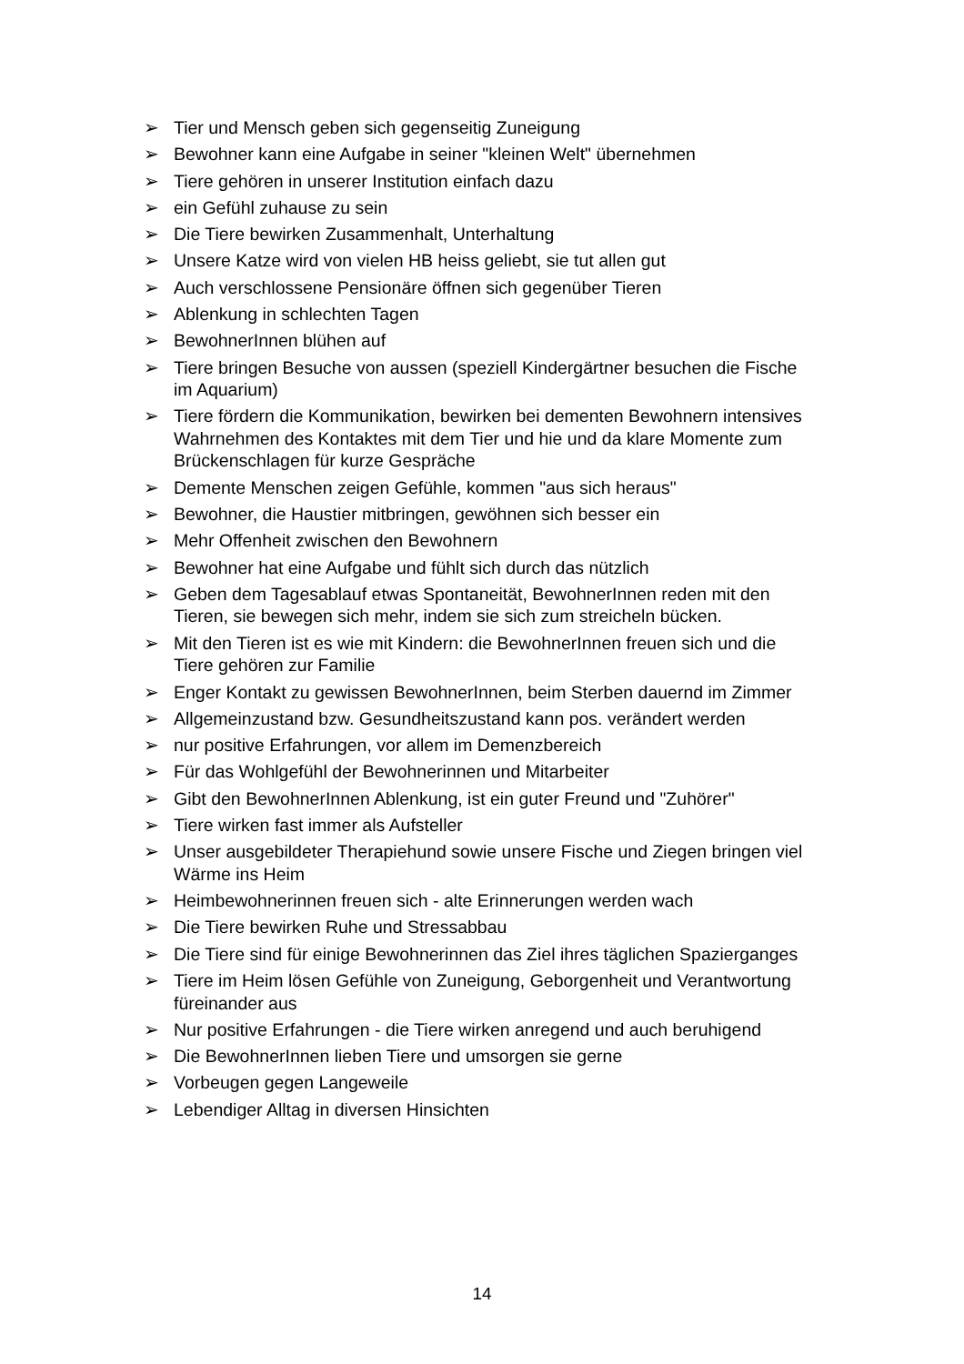➢ Tier und Mensch geben sich gegenseitig Zuneigung
➢ Bewohner kann eine Aufgabe in seiner "kleinen Welt" übernehmen
➢ Tiere gehören in unserer Institution einfach dazu
➢ ein Gefühl zuhause zu sein
➢ Die Tiere bewirken Zusammenhalt, Unterhaltung
➢ Unsere Katze wird von vielen HB heiss geliebt, sie tut allen gut
➢ Auch verschlossene Pensionäre öffnen sich gegenüber Tieren
➢ Ablenkung in schlechten Tagen
➢ BewohnerInnen blühen auf
➢ Tiere bringen Besuche von aussen (speziell Kindergärtner besuchen die Fische im Aquarium)
➢ Tiere fördern die Kommunikation, bewirken bei dementen Bewohnern intensives Wahrnehmen des Kontaktes mit dem Tier und hie und da klare Momente zum Brückenschlagen für kurze Gespräche
➢ Demente Menschen zeigen Gefühle, kommen "aus sich heraus"
➢ Bewohner, die Haustier mitbringen, gewöhnen sich besser ein
➢ Mehr Offenheit zwischen den Bewohnern
➢ Bewohner hat eine Aufgabe und fühlt sich durch das nützlich
➢ Geben dem Tagesablauf etwas Spontaneität, BewohnerInnen reden mit den Tieren, sie bewegen sich mehr, indem sie sich zum streicheln bücken.
➢ Mit den Tieren ist es wie mit Kindern: die BewohnerInnen freuen sich und die Tiere gehören zur Familie
➢ Enger Kontakt zu gewissen BewohnerInnen, beim Sterben dauernd im Zimmer
➢ Allgemeinzustand bzw. Gesundheitszustand kann pos. verändert werden
➢ nur positive Erfahrungen, vor allem im Demenzbereich
➢ Für das Wohlgefühl der Bewohnerinnen und Mitarbeiter
➢ Gibt den BewohnerInnen Ablenkung, ist ein guter Freund und "Zuhörer"
➢ Tiere wirken fast immer als Aufsteller
➢ Unser ausgebildeter Therapiehund sowie unsere Fische und Ziegen bringen viel Wärme ins Heim
➢ Heimbewohnerinnen freuen sich - alte Erinnerungen werden wach
➢ Die Tiere bewirken Ruhe und Stressabbau
➢ Die Tiere sind für einige Bewohnerinnen das Ziel ihres täglichen Spazierganges
➢ Tiere im Heim lösen Gefühle von Zuneigung, Geborgenheit und Verantwortung füreinander aus
➢ Nur positive Erfahrungen - die Tiere wirken anregend und auch beruhigend
➢ Die BewohnerInnen lieben Tiere und umsorgen sie gerne
➢ Vorbeugen gegen Langeweile
➢ Lebendiger Alltag in diversen Hinsichten
14